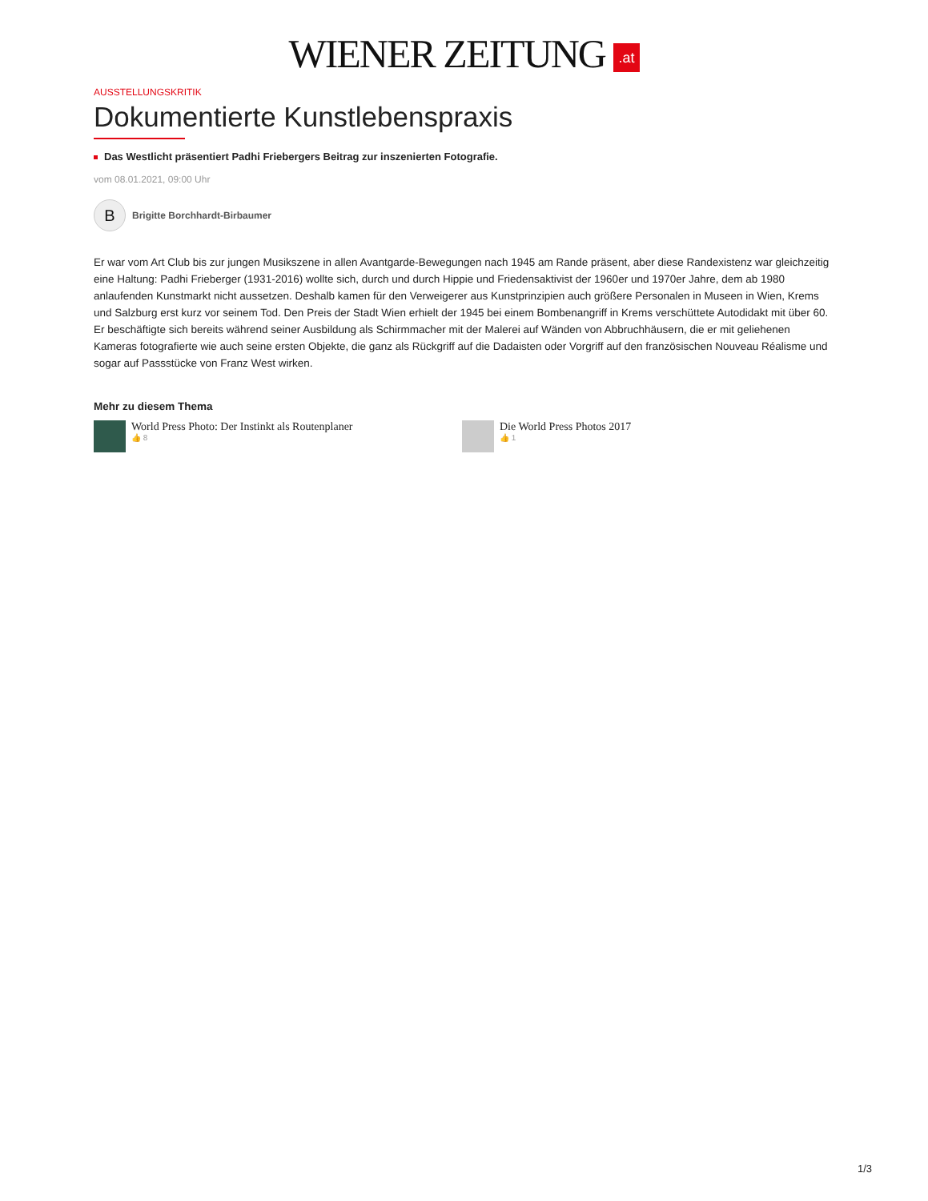WIENER ZEITUNG .at
AUSSTELLUNGSKRITIK
Dokumentierte Kunstlebenspraxis
Das Westlicht präsentiert Padhi Friebergers Beitrag zur inszenierten Fotografie.
vom 08.01.2021, 09:00 Uhr
B
Brigitte Borchhardt-Birbaumer
Er war vom Art Club bis zur jungen Musikszene in allen Avantgarde-Bewegungen nach 1945 am Rande präsent, aber diese Randexistenz war gleichzeitig eine Haltung: Padhi Frieberger (1931-2016) wollte sich, durch und durch Hippie und Friedensaktivist der 1960er und 1970er Jahre, dem ab 1980 anlaufenden Kunstmarkt nicht aussetzen. Deshalb kamen für den Verweigerer aus Kunstprinzipien auch größere Personalen in Museen in Wien, Krems und Salzburg erst kurz vor seinem Tod. Den Preis der Stadt Wien erhielt der 1945 bei einem Bombenangriff in Krems verschüttete Autodidakt mit über 60. Er beschäftigte sich bereits während seiner Ausbildung als Schirmmacher mit der Malerei auf Wänden von Abbruchhäusern, die er mit geliehenen Kameras fotografierte wie auch seine ersten Objekte, die ganz als Rückgriff auf die Dadaisten oder Vorgriff auf den französischen Nouveau Réalisme und sogar auf Passstücke von Franz West wirken.
Mehr zu diesem Thema
World Press Photo: Der Instinkt als Routenplaner
👍 8
Die World Press Photos 2017
👍 1
1/3